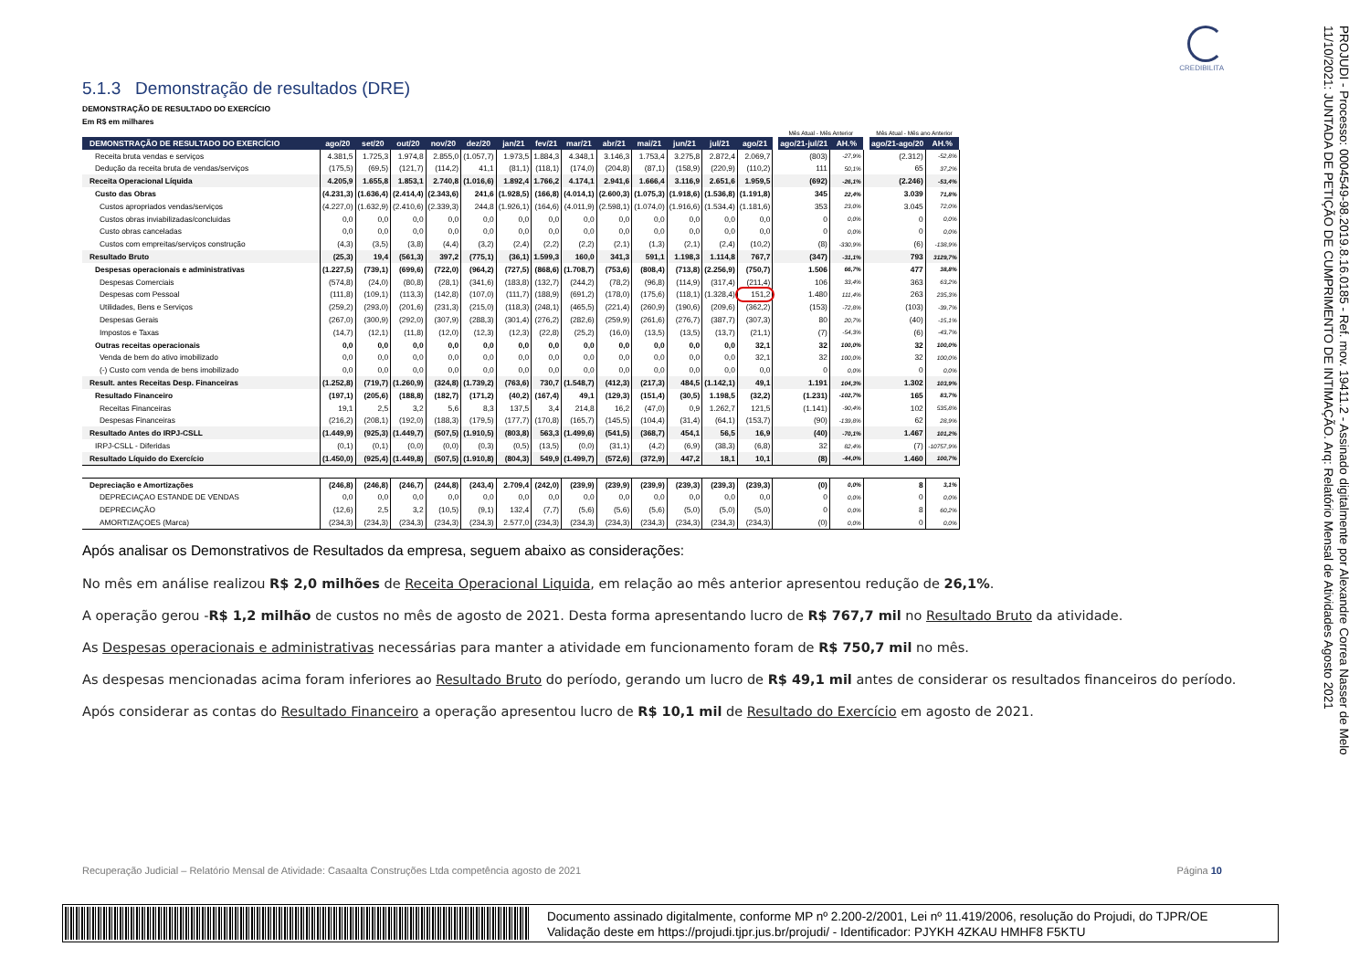CREDIBILITA
5.1.3 Demonstração de resultados (DRE)
DEMONSTRAÇÃO DE RESULTADO DO EXERCÍCIO
Em R$ em milhares
| | | | | | | | | | | | | | | | Mês Atual - Mês Anterior | | | Mês Atual - Mês ano Anterior | |
| DEMONSTRAÇÃO DE RESULTADO DO EXERCÍCIO | ago/20 | set/20 | out/20 | nov/20 | dez/20 | jan/21 | fev/21 | mar/21 | abr/21 | mai/21 | jun/21 | jul/21 | ago/21 | | ago/21-jul/21 | AH.% | | ago/21-ago/20 | AH.% |
| Receita bruta vendas e serviços | 4.381,5 | 1.725,3 | 1.974,8 | 2.855,0 | (1.057,7) | 1.973,5 | 1.884,3 | 4.348,1 | 3.146,3 | 1.753,4 | 3.275,8 | 2.872,4 | 2.069,7 | | (803) | -27,9% | | (2.312) | -52,8% |
| Dedução da receita bruta de vendas/serviços | (175,5) | (69,5) | (121,7) | (114,2) | 41,1 | (81,1) | (118,1) | (174,0) | (204,8) | (87,1) | (158,9) | (220,9) | (110,2) | | 111 | 50,1% | | 65 | 37,2% |
| Receita Operacional Líquida | 4.205,9 | 1.655,8 | 1.853,1 | 2.740,8 | (1.016,6) | 1.892,4 | 1.766,2 | 4.174,1 | 2.941,6 | 1.666,4 | 3.116,9 | 2.651,6 | 1.959,5 | | (692) | -26,1% | | (2.246) | -53,4% |
| Custo das Obras | (4.231,3) | (1.636,4) | (2.414,4) | (2.343,6) | 241,6 | (1.928,5) | (166,8) | (4.014,1) | (2.600,3) | (1.075,3) | (1.918,6) | (1.536,8) | (1.191,8) | | 345 | 22,4% | | 3.039 | 71,8% |
| Custos apropriados vendas/serviços | (4.227,0) | (1.632,9) | (2.410,6) | (2.339,3) | 244,8 | (1.926,1) | (164,6) | (4.011,9) | (2.598,1) | (1.074,0) | (1.916,6) | (1.534,4) | (1.181,6) | | 353 | 23,0% | | 3.045 | 72,0% |
| Custos obras inviabilizadas/concluidas | 0,0 | 0,0 | 0,0 | 0,0 | 0,0 | 0,0 | 0,0 | 0,0 | 0,0 | 0,0 | 0,0 | 0,0 | 0,0 | | 0 | 0,0% | | 0 | 0,0% |
| Custo obras canceladas | 0,0 | 0,0 | 0,0 | 0,0 | 0,0 | 0,0 | 0,0 | 0,0 | 0,0 | 0,0 | 0,0 | 0,0 | 0,0 | | 0 | 0,0% | | 0 | 0,0% |
| Custos com empreitas/serviços construção | (4,3) | (3,5) | (3,8) | (4,4) | (3,2) | (2,4) | (2,2) | (2,2) | (2,1) | (1,3) | (2,1) | (2,4) | (10,2) | | (8) | -330,9% | | (6) | -138,9% |
| Resultado Bruto | (25,3) | 19,4 | (561,3) | 397,2 | (775,1) | (36,1) | 1.599,3 | 160,0 | 341,3 | 591,1 | 1.198,3 | 1.114,8 | 767,7 | | (347) | -31,1% | | 793 | 3129,7% |
| Despesas operacionais e administrativas | (1.227,5) | (739,1) | (699,6) | (722,0) | (964,2) | (727,5) | (868,6) | (1.708,7) | (753,6) | (808,4) | (713,8) | (2.256,9) | (750,7) | | 1.506 | 66,7% | | 477 | 38,8% |
| Despesas Comerciais | (574,8) | (24,0) | (80,8) | (28,1) | (341,6) | (183,8) | (132,7) | (244,2) | (78,2) | (96,8) | (114,9) | (317,4) | (211,4) | | 106 | 33,4% | | 363 | 63,2% |
| Despesas com Pessoal | (111,8) | (109,1) | (113,3) | (142,8) | (107,0) | (111,7) | (188,9) | (691,2) | (178,0) | (175,6) | (118,1) | (1.328,4) | 151,2 | | 1.480 | 111,4% | | 263 | 235,3% |
| Utilidades, Bens e Serviços | (259,2) | (293,0) | (201,6) | (231,3) | (215,0) | (118,3) | (248,1) | (465,5) | (221,4) | (260,9) | (190,6) | (209,6) | (362,2) | | (153) | -72,8% | | (103) | -39,7% |
| Despesas Gerais | (267,0) | (300,9) | (292,0) | (307,9) | (288,3) | (301,4) | (276,2) | (282,6) | (259,9) | (261,6) | (276,7) | (387,7) | (307,3) | | 80 | 20,7% | | (40) | -15,1% |
| Impostos e Taxas | (14,7) | (12,1) | (11,8) | (12,0) | (12,3) | (12,3) | (22,8) | (25,2) | (16,0) | (13,5) | (13,5) | (13,7) | (21,1) | | (7) | -54,3% | | (6) | -43,7% |
| Outras receitas operacionais | 0,0 | 0,0 | 0,0 | 0,0 | 0,0 | 0,0 | 0,0 | 0,0 | 0,0 | 0,0 | 0,0 | 0,0 | 32,1 | | 32 | 100,0% | | 32 | 100,0% |
| Venda de bem do ativo imobilizado | 0,0 | 0,0 | 0,0 | 0,0 | 0,0 | 0,0 | 0,0 | 0,0 | 0,0 | 0,0 | 0,0 | 0,0 | 32,1 | | 32 | 100,0% | | 32 | 100,0% |
| (-) Custo com venda de bens imobilizado | 0,0 | 0,0 | 0,0 | 0,0 | 0,0 | 0,0 | 0,0 | 0,0 | 0,0 | 0,0 | 0,0 | 0,0 | 0,0 | | 0 | 0,0% | | 0 | 0,0% |
| Result. antes Receitas Desp. Financeiras | (1.252,8) | (719,7) | (1.260,9) | (324,8) | (1.739,2) | (763,6) | 730,7 | (1.548,7) | (412,3) | (217,3) | 484,5 | (1.142,1) | 49,1 | | 1.191 | 104,3% | | 1.302 | 103,9% |
| Resultado Financeiro | (197,1) | (205,6) | (188,8) | (182,7) | (171,2) | (40,2) | (167,4) | 49,1 | (129,3) | (151,4) | (30,5) | 1.198,5 | (32,2) | | (1.231) | -102,7% | | 165 | 83,7% |
| Receitas Financeiras | 19,1 | 2,5 | 3,2 | 5,6 | 8,3 | 137,5 | 3,4 | 214,8 | 16,2 | (47,0) | 0,9 | 1.262,7 | 121,5 | | (1.141) | -90,4% | | 102 | 535,8% |
| Despesas Financeiras | (216,2) | (208,1) | (192,0) | (188,3) | (179,5) | (177,7) | (170,8) | (165,7) | (145,5) | (104,4) | (31,4) | (64,1) | (153,7) | | (90) | -139,8% | | 62 | 28,9% |
| Resultado Antes do IRPJ-CSLL | (1.449,9) | (925,3) | (1.449,7) | (507,5) | (1.910,5) | (803,8) | 563,3 | (1.499,6) | (541,5) | (368,7) | 454,1 | 56,5 | 16,9 | | (40) | -70,1% | | 1.467 | 101,2% |
| IRPJ-CSLL - Diferidas | (0,1) | (0,1) | (0,0) | (0,0) | (0,3) | (0,5) | (13,5) | (0,0) | (31,1) | (4,2) | (6,9) | (38,3) | (6,8) | | 32 | 82,4% | | (7) | -10757,9% |
| Resultado Líquido do Exercício | (1.450,0) | (925,4) | (1.449,8) | (507,5) | (1.910,8) | (804,3) | 549,9 | (1.499,7) | (572,6) | (372,9) | 447,2 | 18,1 | 10,1 | | (8) | -44,0% | | 1.460 | 100,7% |
| Depreciação e Amortizações | (246,8) | (246,8) | (246,7) | (244,8) | (243,4) | 2.709,4 | (242,0) | (239,9) | (239,9) | (239,9) | (239,3) | (239,3) | (239,3) | | (0) | 0,0% | | 8 | 3,1% |
| DEPRECIAÇAO ESTANDE DE VENDAS | 0,0 | 0,0 | 0,0 | 0,0 | 0,0 | 0,0 | 0,0 | 0,0 | 0,0 | 0,0 | 0,0 | 0,0 | 0,0 | | 0 | 0,0% | | 0 | 0,0% |
| DEPRECIAÇÃO | (12,6) | 2,5 | 3,2 | (10,5) | (9,1) | 132,4 | (7,7) | (5,6) | (5,6) | (5,6) | (5,0) | (5,0) | (5,0) | | 0 | 0,0% | | 8 | 60,2% |
| AMORTIZAÇOES (Marca) | (234,3) | (234,3) | (234,3) | (234,3) | (234,3) | 2.577,0 | (234,3) | (234,3) | (234,3) | (234,3) | (234,3) | (234,3) | (234,3) | | (0) | 0,0% | | 0 | 0,0% |
Após analisar os Demonstrativos de Resultados da empresa, seguem abaixo as considerações:
No mês em análise realizou R$ 2,0 milhões de Receita Operacional Liquida, em relação ao mês anterior apresentou redução de 26,1%.
A operação gerou -R$ 1,2 milhão de custos no mês de agosto de 2021. Desta forma apresentando lucro de R$ 767,7 mil no Resultado Bruto da atividade.
As Despesas operacionais e administrativas necessárias para manter a atividade em funcionamento foram de R$ 750,7 mil no mês.
As despesas mencionadas acima foram inferiores ao Resultado Bruto do período, gerando um lucro de R$ 49,1 mil antes de considerar os resultados financeiros do período.
Após considerar as contas do Resultado Financeiro a operação apresentou lucro de R$ 10,1 mil de Resultado do Exercício em agosto de 2021.
Recuperação Judicial – Relatório Mensal de Atividade: Casaalta Construções Ltda competência agosto de 2021 Página 10
PROJUDI - Processo: 0004549-98.2019.8.16.0185 - Ref. mov. 19411.2 - Assinado digitalmente por Alexandre Correa Nasser de Melo
11/10/2021: JUNTADA DE PETIÇÃO DE CUMPRIMENTO DE INTIMAÇÃO. Arq: Relatório Mensal de Atividades Agosto 2021
Documento assinado digitalmente, conforme MP nº 2.200-2/2001, Lei nº 11.419/2006, resolução do Projudi, do TJPR/OE
Validação deste em https://projudi.tjpr.jus.br/projudi/ - Identificador: PJYKH 4ZKAU HMHF8 F5KTU